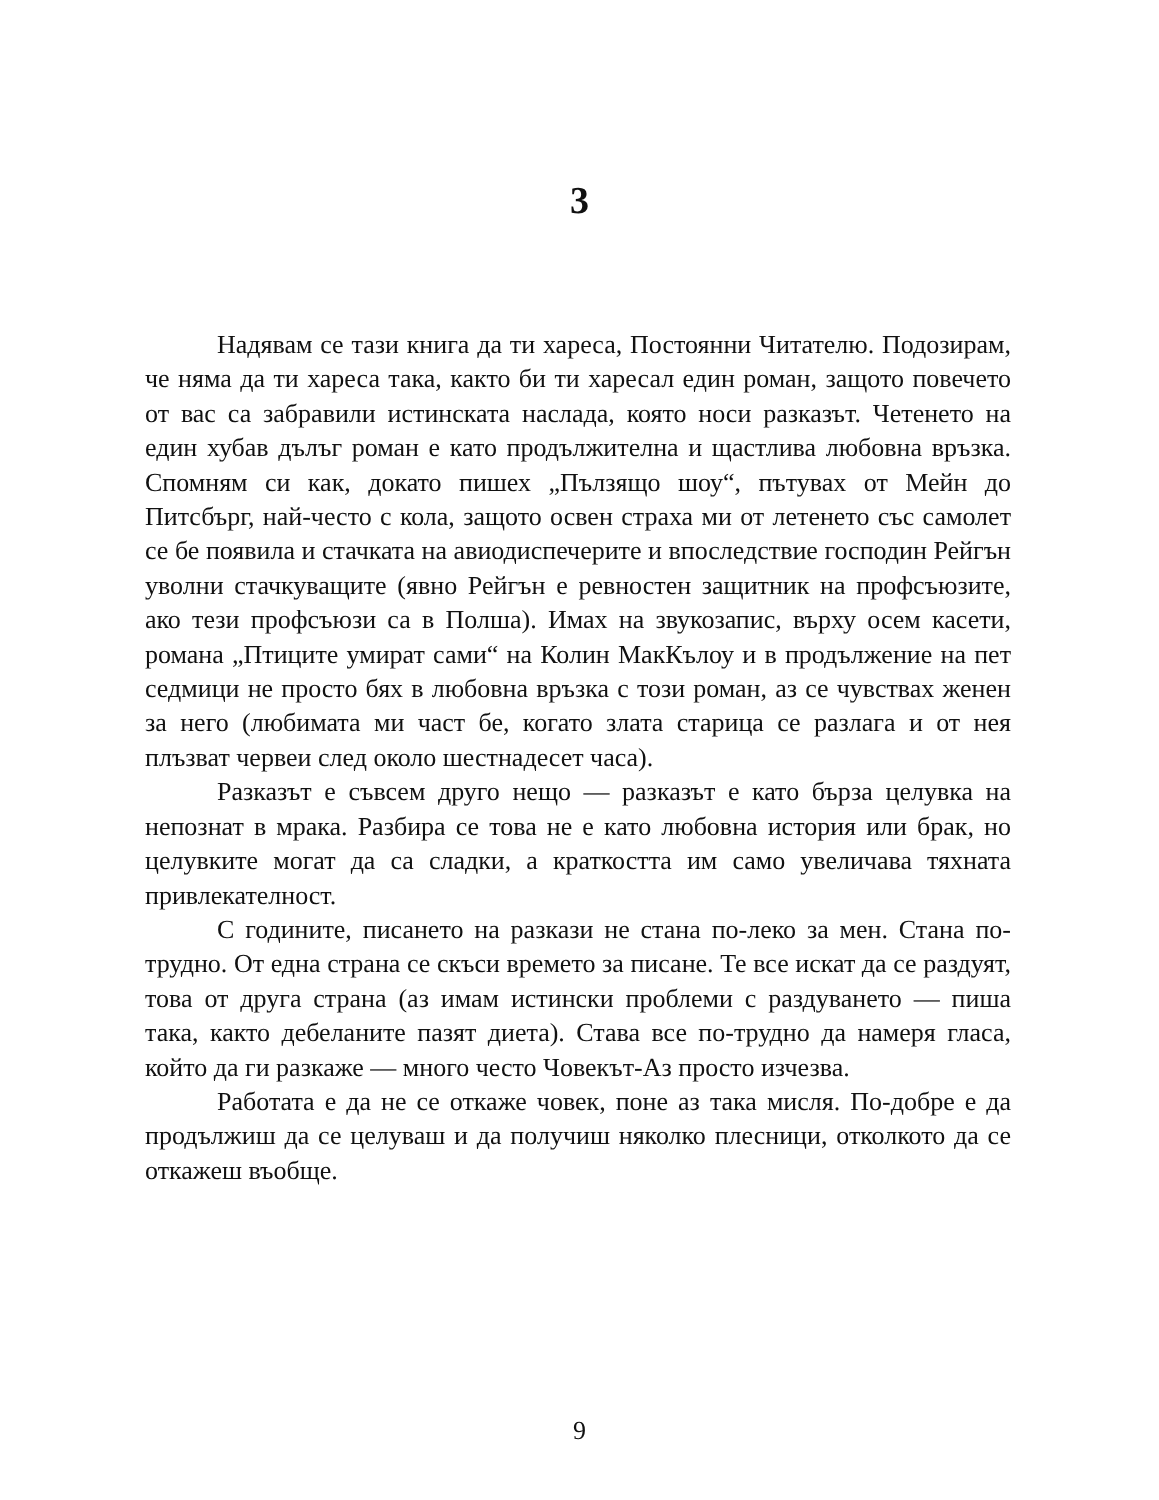3
Надявам се тази книга да ти хареса, Постоянни Читателю. Подозирам, че няма да ти хареса така, както би ти харесал един роман, защото повечето от вас са забравили истинската наслада, която носи разказът. Четенето на един хубав дълъг роман е като продължителна и щастлива любовна връзка. Спомням си как, докато пишех „Пълзящо шоу“, пътувах от Мейн до Питсбърг, най-често с кола, защото освен страха ми от летенето със самолет се бе появила и стачката на авиодиспечерите и впоследствие господин Рейгън уволни стачкуващите (явно Рейгън е ревностен защитник на профсъюзите, ако тези профсъюзи са в Полша). Имах на звукозапис, върху осем касети, романа „Птиците умират сами“ на Колин МакКълоу и в продължение на пет седмици не просто бях в любовна връзка с този роман, аз се чувствах женен за него (любимата ми част бе, когато злата старица се разлага и от нея плъзват червеи след около шестнадесет часа).
Разказът е съвсем друго нещо — разказът е като бърза целувка на непознат в мрака. Разбира се това не е като любовна история или брак, но целувките могат да са сладки, а краткостта им само увеличава тяхната привлекателност.
С годините, писането на разкази не стана по-леко за мен. Стана по-трудно. От една страна се скъси времето за писане. Те все искат да се раздуят, това от друга страна (аз имам истински проблеми с раздуването — пиша така, както дебеланите пазят диета). Става все по-трудно да намеря гласа, който да ги разкаже — много често Човекът-Аз просто изчезва.
Работата е да не се откаже човек, поне аз така мисля. По-добре е да продължиш да се целуваш и да получиш няколко плесници, отколкото да се откажеш въобще.
9